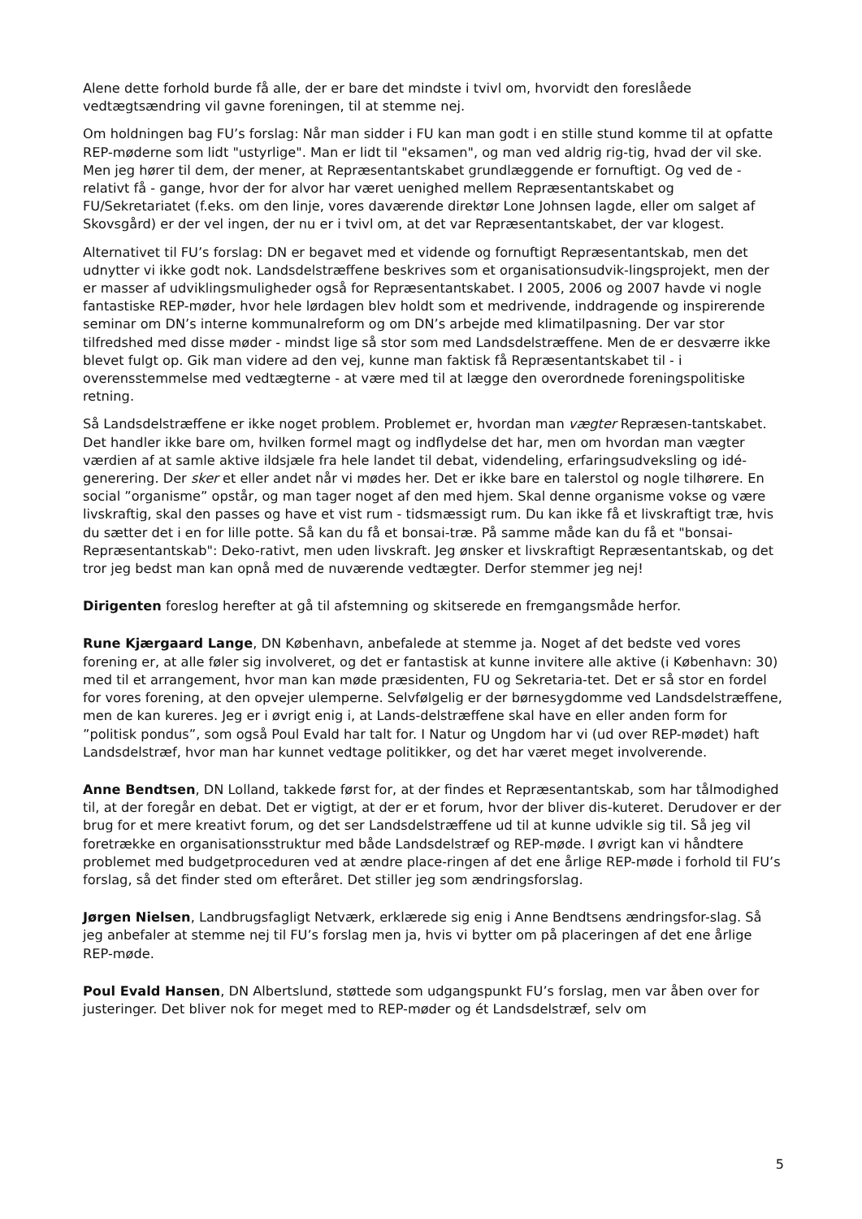Alene dette forhold burde få alle, der er bare det mindste i tvivl om, hvorvidt den foreslåede vedtægtsændring vil gavne foreningen, til at stemme nej.
Om holdningen bag FU’s forslag: Når man sidder i FU kan man godt i en stille stund komme til at opfatte REP-møderne som lidt "ustyrlige". Man er lidt til "eksamen", og man ved aldrig rig-tig, hvad der vil ske. Men jeg hører til dem, der mener, at Repræsentantskabet grundlæggende er fornuftigt. Og ved de - relativt få - gange, hvor der for alvor har været uenighed mellem Repræsentantskabet og FU/Sekretariatet (f.eks. om den linje, vores daværende direktør Lone Johnsen lagde, eller om salget af Skovsgård) er der vel ingen, der nu er i tvivl om, at det var Repræsentantskabet, der var klogest.
Alternativet til FU’s forslag: DN er begavet med et vidende og fornuftigt Repræsentantskab, men det udnytter vi ikke godt nok. Landsdelstræffene beskrives som et organisationsudvik-lingsprojekt, men der er masser af udviklingsmuligheder også for Repræsentantskabet. I 2005, 2006 og 2007 havde vi nogle fantastiske REP-møder, hvor hele lørdagen blev holdt som et medrivende, inddragende og inspirerende seminar om DN’s interne kommunalreform og om DN’s arbejde med klimatilpasning. Der var stor tilfredshed med disse møder - mindst lige så stor som med Landsdelstræffene. Men de er desværre ikke blevet fulgt op. Gik man videre ad den vej, kunne man faktisk få Repræsentantskabet til - i overensstemmelse med vedtægterne - at være med til at lægge den overordnede foreningspolitiske retning.
Så Landsdelstræffene er ikke noget problem. Problemet er, hvordan man vægter Repræsen-tantskabet. Det handler ikke bare om, hvilken formel magt og indflydelse det har, men om hvordan man vægter værdien af at samle aktive ildsjæle fra hele landet til debat, videndeling, erfaringsudveksling og idé-generering. Der sker et eller andet når vi mødes her. Det er ikke bare en talerstol og nogle tilhørere. En social ”organisme” opstår, og man tager noget af den med hjem. Skal denne organisme vokse og være livskraftig, skal den passes og have et vist rum - tidsmæssigt rum. Du kan ikke få et livskraftigt træ, hvis du sætter det i en for lille potte. Så kan du få et bonsai-træ. På samme måde kan du få et "bonsai-Repræsentantskab": Deko-rativt, men uden livskraft. Jeg ønsker et livskraftigt Repræsentantskab, og det tror jeg bedst man kan opnå med de nuværende vedtægter. Derfor stemmer jeg nej!
Dirigenten foreslog herefter at gå til afstemning og skitserede en fremgangsmåde herfor.
Rune Kjærgaard Lange, DN København, anbefalede at stemme ja. Noget af det bedste ved vores forening er, at alle føler sig involveret, og det er fantastisk at kunne invitere alle aktive (i København: 30) med til et arrangement, hvor man kan møde præsidenten, FU og Sekretaria-tet. Det er så stor en fordel for vores forening, at den opvejer ulemperne. Selvfølgelig er der børnesygdomme ved Landsdelstræffene, men de kan kureres. Jeg er i øvrigt enig i, at Lands-delstræffene skal have en eller anden form for ”politisk pondus”, som også Poul Evald har talt for. I Natur og Ungdom har vi (ud over REP-mødet) haft Landsdelstræf, hvor man har kunnet vedtage politikker, og det har været meget involverende.
Anne Bendtsen, DN Lolland, takkede først for, at der findes et Repræsentantskab, som har tålmodighed til, at der foregår en debat. Det er vigtigt, at der er et forum, hvor der bliver dis-kuteret. Derudover er der brug for et mere kreativt forum, og det ser Landsdelstræffene ud til at kunne udvikle sig til. Så jeg vil foretrække en organisationsstruktur med både Landsdelstræf og REP-møde. I øvrigt kan vi håndtere problemet med budgetproceduren ved at ændre place-ringen af det ene årlige REP-møde i forhold til FU’s forslag, så det finder sted om efteråret. Det stiller jeg som ændringsforslag.
Jørgen Nielsen, Landbrugsfagligt Netværk, erklærede sig enig i Anne Bendtsens ændringsfor-slag. Så jeg anbefaler at stemme nej til FU’s forslag men ja, hvis vi bytter om på placeringen af det ene årlige REP-møde.
Poul Evald Hansen, DN Albertslund, støttede som udgangspunkt FU’s forslag, men var åben over for justeringer. Det bliver nok for meget med to REP-møder og ét Landsdelstræf, selv om
5